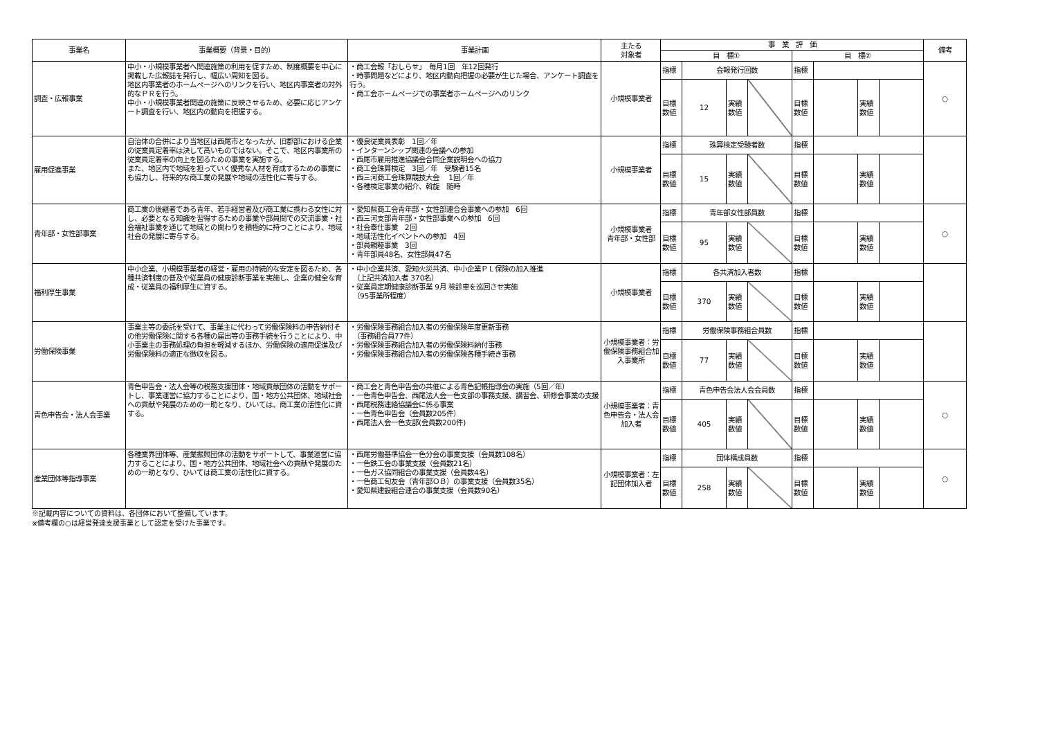| 事業名 | 事業概要（背景・目的） | 事業計画 | 主たる 対象者 | 事 業 評 価 | | | | | | | | 備考 |
| --- | --- | --- | --- | --- | --- | --- | --- | --- | --- | --- | --- | --- |
| | | | | 目 標① | | | | 目 標② | | | | |
| 調査・広報事業 | 中小・小規模事業者へ関連施策の利用を促すため、制度概要を中心に掲載した広報誌を発行し、幅広い周知を図る。 地区内事業者のホームページへのリンクを行い、地区内事業者の対外的なＰＲを行う。 中小・小規模事業者関連の施策に反映させるため、必要に応じアンケート調査を行い、地区内の動向を把握する。 | ・商工会報「おしらせ」 毎月1回 年12回発行 ・時事問題などにより、地区内動向把握の必要が生じた場合、アンケート調査を行う。 ・商工会ホームページでの事業者ホームページへのリンク | 小規模事業者 | 指標 | 会報発行回数 | | | 指標 | | | | ○ |
| | | | | 目標 数値 | 12 | 実績 数値 | | 目標 数値 | | 実績 数値 | | |
| 雇用促進事業 | 自治体の合併により当地区は西尾市となったが、旧郡部における企業の従業員定着率は決して高いものではない。そこで、地区内事業所の従業員定着率の向上を図るための事業を実施する。 また、地区内で地域を担っていく優秀な人材を育成するための事業にも協力し、将来的な商工業の発展や地域の活性化に寄与する。 | ・優良従業員表彰 1回／年 ・インターンシップ関連の会議への参加 ・西尾市雇用推進協議会合同企業説明会への協力 ・商工会珠算検定 3回／年 受験者15名 ・西三河商工会珠算競技大会 1回／年 ・各種検定事業の紹介、斡旋 随時 | 小規模事業者 | 指標 | 珠算検定受験者数 | | | 指標 | | | | |
| | | | | 目標 数値 | 15 | 実績 数値 | | 目標 数値 | | 実績 数値 | | |
| 青年部・女性部事業 | 商工業の後継者である青年、若手経営者及び商工業に携わる女性に対し、必要となる知識を習得するための事業や部員間での交流事業・社会福祉事業を通じて地域との関わりを積極的に持つことにより、地域社会の発展に寄与する。 | ・愛知県商工会青年部・女性部連合会事業への参加 6回 ・西三河支部青年部・女性部事業への参加 6回 ・社会奉仕事業 2回 ・地域活性化イベントへの参加 4回 ・部員親睦事業 3回 ・青年部員48名、女性部員47名 | 小規模事業者 青年部・女性部 | 指標 | 青年部女性部員数 | | | 指標 | | | | ○ |
| | | | | 目標 数値 | 95 | 実績 数値 | | 目標 数値 | | 実績 数値 | | |
| 福利厚生事業 | 中小企業、小規模事業者の経営・雇用の持続的な安定を図るため、各種共済制度の普及や従業員の健康診断事業を実施し、企業の健全な育成・従業員の福利厚生に資する。 | ・中小企業共済、愛知火災共済、中小企業ＰＬ保険の加入推進 （上記共済加入者 370名） ・従業員定期健康診断事業 9月 検診車を巡回させ実施 （95事業所程度） | 小規模事業者 | 指標 | 各共済加入者数 | | | 指標 | | | | |
| | | | | 目標 数値 | 370 | 実績 数値 | | 目標 数値 | | 実績 数値 | | |
| 労働保険事業 | 事業主等の委託を受けて、事業主に代わって労働保険料の申告納付その他労働保険に関する各種の届出等の事務手続を行うことにより、中小事業主の事務処理の負担を軽減するほか、労働保険の適用促進及び労働保険料の適正な徴収を図る。 | ・労働保険事務組合加入者の労働保険年度更新事務 （事務組合員77件） ・労働保険事務組合加入者の労働保険料納付事務 ・労働保険事務組合加入者の労働保険各種手続き事務 | 小規模事業者：労働保険事務組合加入事業所 | 指標 | 労働保険事務組合員数 | | | 指標 | | | | |
| | | | | 目標 数値 | 77 | 実績 数値 | | 目標 数値 | | 実績 数値 | | |
| 青色申告会・法人会事業 | 青色申告会・法人会等の税務支援団体・地域貢献団体の活動をサポートし、事業運営に協力することにより、国・地方公共団体、地域社会への貢献や発展のための一助となり、ひいては、商工業の活性化に資する。 | ・商工会と青色申告会の共催による青色記帳指導会の実施（5回／年） ・一色青色申告会、西尾法人会一色支部の事務支援、講習会、研修会事業の支援 ・西尾税務連絡協議会に係る事業 ・一色青色申告会（会員数205件） ・西尾法人会一色支部(会員数200件) | 小規模事業者：青色申告会・法人会加入者 | 指標 | 青色申告会法人会会員数 | | | 指標 | | | | ○ |
| | | | | 目標 数値 | 405 | 実績 数値 | | 目標 数値 | | 実績 数値 | | |
| 産業団体等指導事業 | 各種業界団体等、産業振興団体の活動をサポートして、事業運営に協力することにより、国・地方公共団体、地域社会への貢献や発展のための一助となり、ひいては商工業の活性化に資する。 | ・西尾労働基準協会一色分会の事業支援（会員数108名） ・一色鉄工会の事業支援（会員数21名） ・一色ガス協同組合の事業支援（会員数4名） ・一色商工旬友会（青年部ＯＢ）の事業支援（会員数35名） ・愛知県建設組合連合の事業支援（会員数90名） | 小規模事業者：左記団体加入者 | 指標 | 団体構成員数 | | | 指標 | | | | ○ |
| | | | | 目標 数値 | 258 | 実績 数値 | | 目標 数値 | | 実績 数値 | | |
※記載内容についての資料は、各団体において整備しています。
※備考欄の○は経営発達支援事業として認定を受けた事業です。